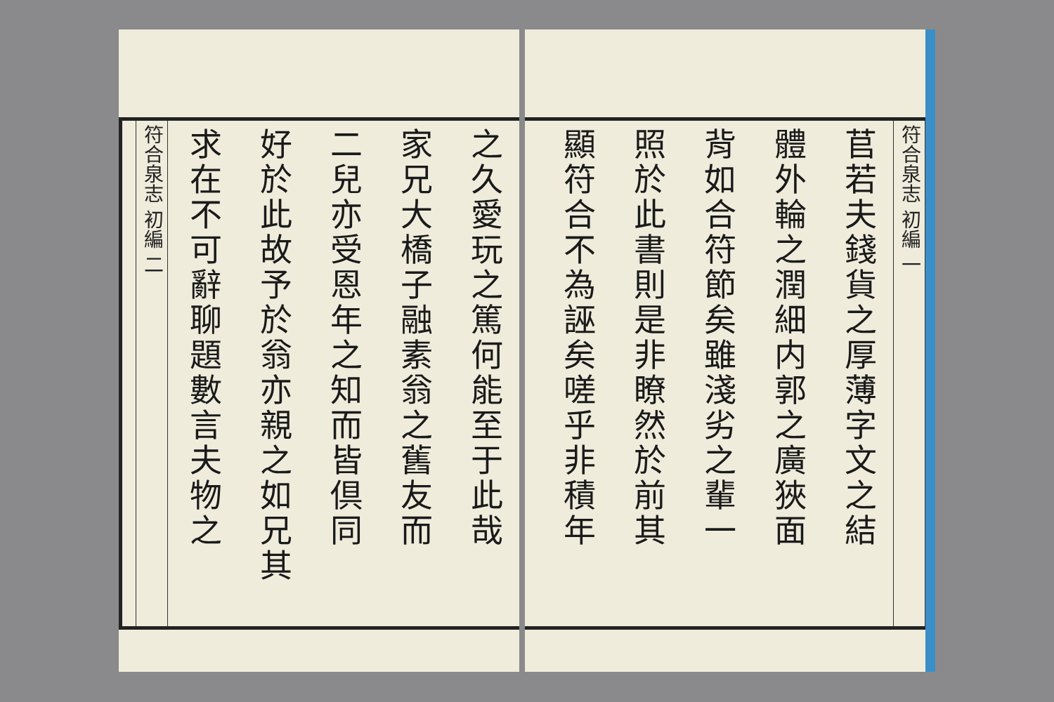符合泉志 初編 一
苢若夫錢貨之厚薄字文之結
體外輪之潤細内郭之廣狹面
背如合符節矣雖淺劣之輩一
照於此書則是非瞭然於前其
顯符合不為誣矣嗟乎非積年
之久愛玩之篤何能至于此哉
家兄大橋子融素翁之舊友而
二兒亦受恩年之知而皆倶同
好於此故予於翁亦親之如兄其
求在不可辭聊題數言夫物之
符合泉志 初編 二